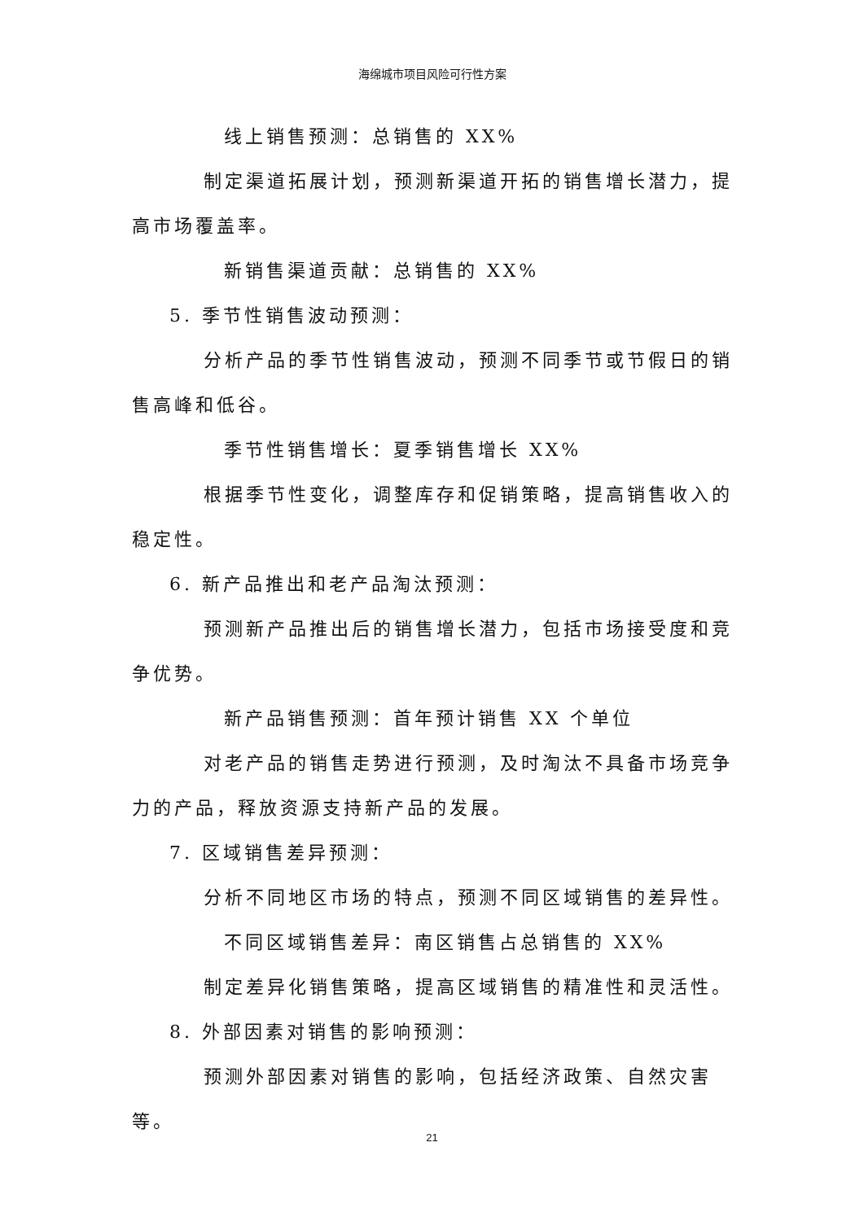海绵城市项目风险可行性方案
线上销售预测：总销售的 XX%
制定渠道拓展计划，预测新渠道开拓的销售增长潜力，提高市场覆盖率。
新销售渠道贡献：总销售的 XX%
5. 季节性销售波动预测：
分析产品的季节性销售波动，预测不同季节或节假日的销售高峰和低谷。
季节性销售增长：夏季销售增长 XX%
根据季节性变化，调整库存和促销策略，提高销售收入的稳定性。
6. 新产品推出和老产品淘汰预测：
预测新产品推出后的销售增长潜力，包括市场接受度和竞争优势。
新产品销售预测：首年预计销售 XX 个单位
对老产品的销售走势进行预测，及时淘汰不具备市场竞争力的产品，释放资源支持新产品的发展。
7. 区域销售差异预测：
分析不同地区市场的特点，预测不同区域销售的差异性。
不同区域销售差异：南区销售占总销售的 XX%
制定差异化销售策略，提高区域销售的精准性和灵活性。
8. 外部因素对销售的影响预测：
预测外部因素对销售的影响，包括经济政策、自然灾害等。
21